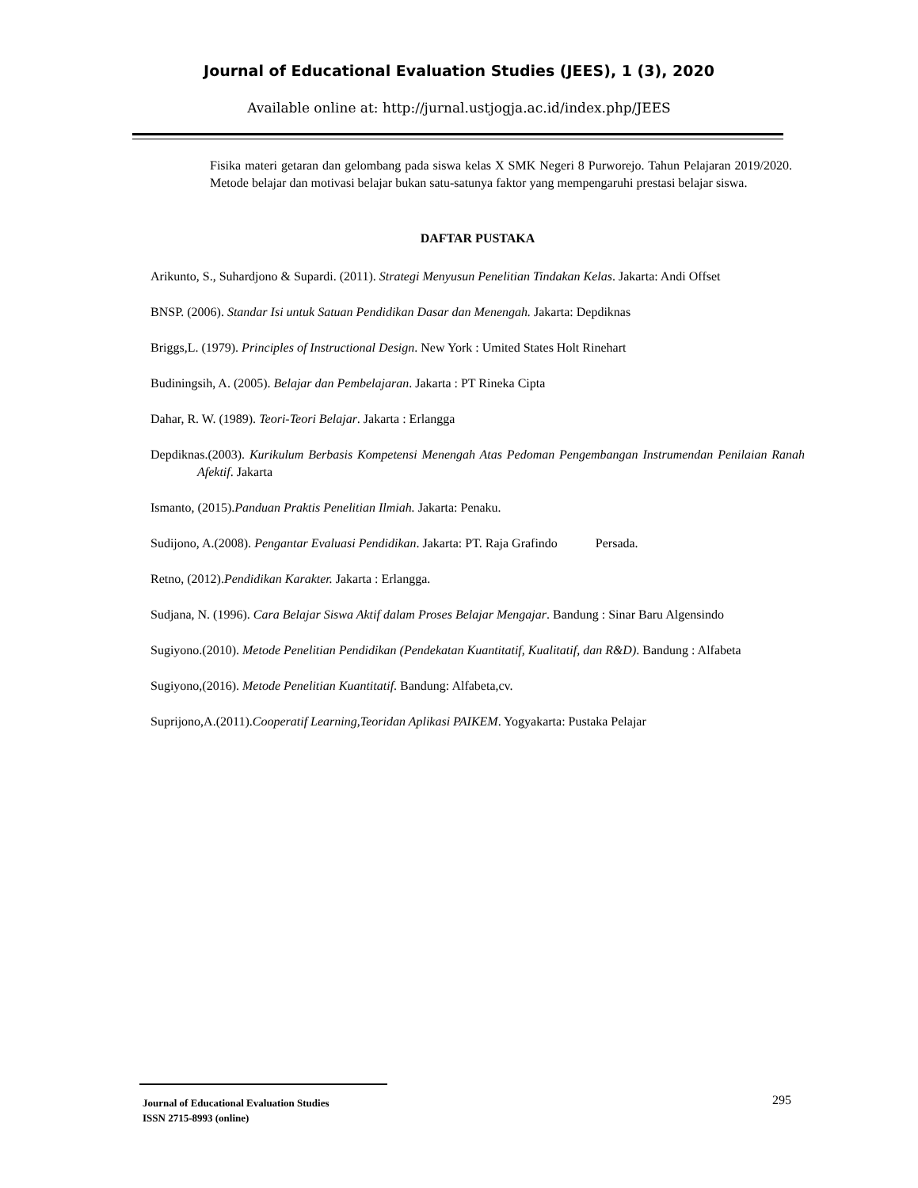Journal of Educational Evaluation Studies (JEES), 1 (3), 2020
Available online at: http://jurnal.ustjogja.ac.id/index.php/JEES
Fisika materi getaran dan gelombang pada siswa kelas X SMK Negeri 8 Purworejo. Tahun Pelajaran 2019/2020. Metode belajar dan motivasi belajar bukan satu-satunya faktor yang mempengaruhi prestasi belajar siswa.
DAFTAR PUSTAKA
Arikunto, S., Suhardjono & Supardi. (2011). Strategi Menyusun Penelitian Tindakan Kelas. Jakarta: Andi Offset
BNSP. (2006). Standar Isi untuk Satuan Pendidikan Dasar dan Menengah. Jakarta: Depdiknas
Briggs,L. (1979). Principles of Instructional Design. New York : Umited States Holt Rinehart
Budiningsih, A. (2005). Belajar dan Pembelajaran. Jakarta : PT Rineka Cipta
Dahar, R. W. (1989). Teori-Teori Belajar. Jakarta : Erlangga
Depdiknas.(2003). Kurikulum Berbasis Kompetensi Menengah Atas Pedoman Pengembangan Instrumendan Penilaian Ranah Afektif. Jakarta
Ismanto, (2015).Panduan Praktis Penelitian Ilmiah. Jakarta: Penaku.
Sudijono, A.(2008). Pengantar Evaluasi Pendidikan. Jakarta: PT. Raja Grafindo Persada.
Retno, (2012).Pendidikan Karakter. Jakarta : Erlangga.
Sudjana, N. (1996). Cara Belajar Siswa Aktif dalam Proses Belajar Mengajar. Bandung : Sinar Baru Algensindo
Sugiyono.(2010). Metode Penelitian Pendidikan (Pendekatan Kuantitatif, Kualitatif, dan R&D). Bandung : Alfabeta
Sugiyono,(2016). Metode Penelitian Kuantitatif. Bandung: Alfabeta,cv.
Suprijono,A.(2011).Cooperatif Learning,Teoridan Aplikasi PAIKEM. Yogyakarta: Pustaka Pelajar
Journal of Educational Evaluation Studies
ISSN 2715-8993 (online)
295